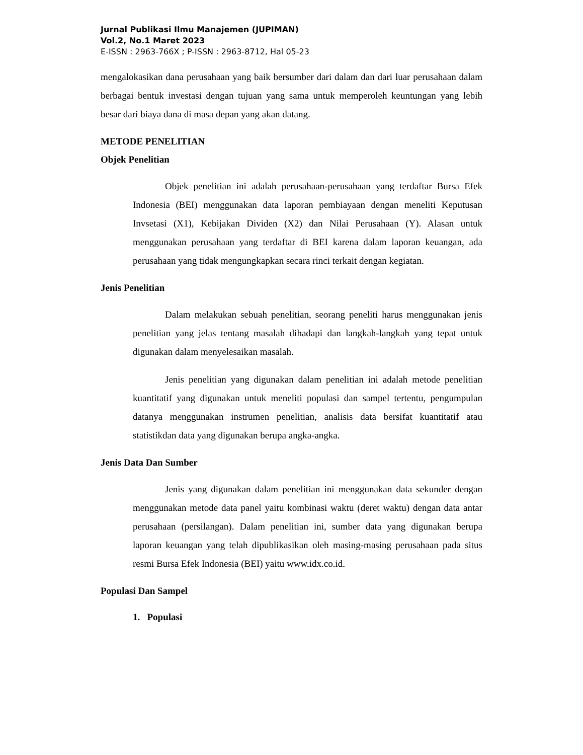Jurnal Publikasi Ilmu Manajemen (JUPIMAN)
Vol.2, No.1 Maret 2023
E-ISSN : 2963-766X ; P-ISSN : 2963-8712, Hal 05-23
mengalokasikan dana perusahaan yang baik bersumber dari dalam dan dari luar perusahaan dalam berbagai bentuk investasi dengan tujuan yang sama untuk memperoleh keuntungan yang lebih besar dari biaya dana di masa depan yang akan datang.
METODE PENELITIAN
Objek Penelitian
Objek penelitian ini adalah perusahaan-perusahaan yang terdaftar Bursa Efek Indonesia (BEI) menggunakan data laporan pembiayaan dengan meneliti Keputusan Invsetasi (X1), Kebijakan Dividen (X2) dan Nilai Perusahaan (Y). Alasan untuk menggunakan perusahaan yang terdaftar di BEI karena dalam laporan keuangan, ada perusahaan yang tidak mengungkapkan secara rinci terkait dengan kegiatan.
Jenis Penelitian
Dalam melakukan sebuah penelitian, seorang peneliti harus menggunakan jenis penelitian yang jelas tentang masalah dihadapi dan langkah-langkah yang tepat untuk digunakan dalam menyelesaikan masalah.
Jenis penelitian yang digunakan dalam penelitian ini adalah metode penelitian kuantitatif yang digunakan untuk meneliti populasi dan sampel tertentu, pengumpulan datanya menggunakan instrumen penelitian, analisis data bersifat kuantitatif atau statistikdan data yang digunakan berupa angka-angka.
Jenis Data Dan Sumber
Jenis yang digunakan dalam penelitian ini menggunakan data sekunder dengan menggunakan metode data panel yaitu kombinasi waktu (deret waktu) dengan data antar perusahaan (persilangan). Dalam penelitian ini, sumber data yang digunakan berupa laporan keuangan yang telah dipublikasikan oleh masing-masing perusahaan pada situs resmi Bursa Efek Indonesia (BEI) yaitu www.idx.co.id.
Populasi Dan Sampel
1. Populasi